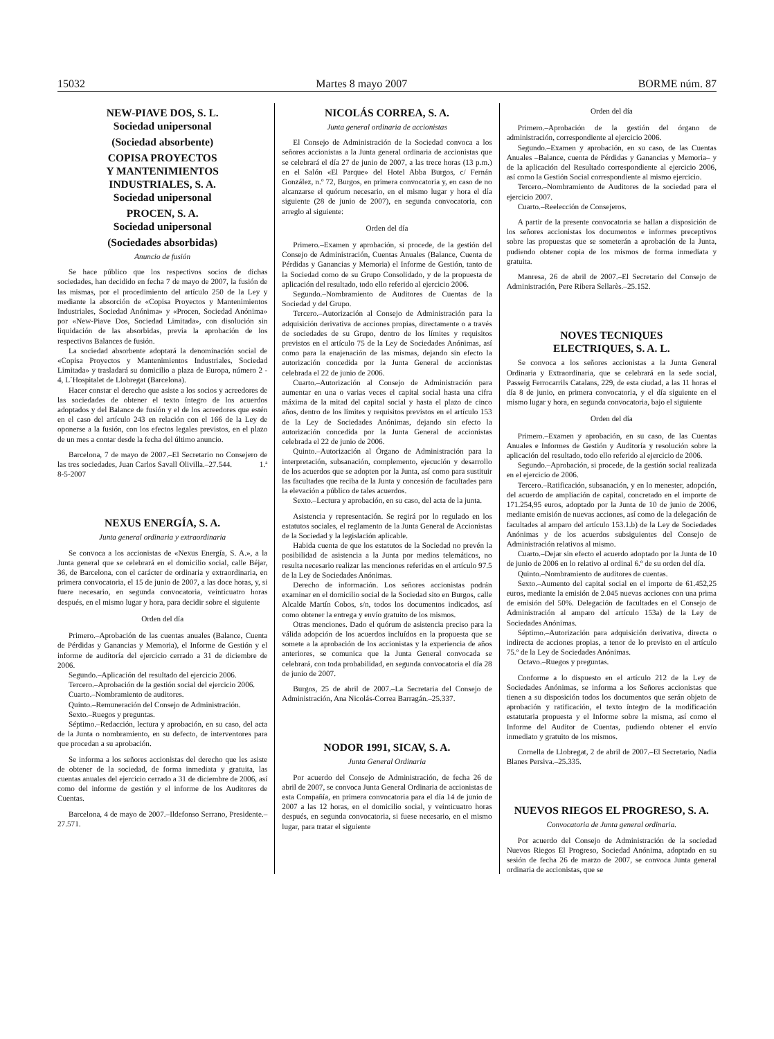15032 Martes 8 mayo 2007 BORME núm. 87
NEW-PIAVE DOS, S. L.
Sociedad unipersonal
(Sociedad absorbente)
COPISA PROYECTOS
Y MANTENIMIENTOS
INDUSTRIALES, S. A.
Sociedad unipersonal
PROCEN, S. A.
Sociedad unipersonal
(Sociedades absorbidas)
Anuncio de fusión
Se hace público que los respectivos socios de dichas sociedades, han decidido en fecha 7 de mayo de 2007, la fusión de las mismas, por el procedimiento del artículo 250 de la Ley y mediante la absorción de «Copisa Proyectos y Mantenimientos Industriales, Sociedad Anónima» y «Procen, Sociedad Anónima» por «New-Piave Dos, Sociedad Limitada», con disolución sin liquidación de las absorbidas, previa la aprobación de los respectivos Balances de fusión.
La sociedad absorbente adoptará la denominación social de «Copisa Proyectos y Mantenimientos Industriales, Sociedad Limitada» y trasladará su domicilio a plaza de Europa, número 2 - 4, L´Hospitalet de Llobregat (Barcelona).
Hacer constar el derecho que asiste a los socios y acreedores de las sociedades de obtener el texto íntegro de los acuerdos adoptados y del Balance de fusión y el de los acreedores que estén en el caso del artículo 243 en relación con el 166 de la Ley de oponerse a la fusión, con los efectos legales previstos, en el plazo de un mes a contar desde la fecha del último anuncio.
Barcelona, 7 de mayo de 2007.–El Secretario no Consejero de las tres sociedades, Juan Carlos Savall Olivilla.–27.544. 1.ª 8-5-2007
NEXUS ENERGÍA, S. A.
Junta general ordinaria y extraordinaria
Se convoca a los accionistas de «Nexus Energía, S. A.», a la Junta general que se celebrará en el domicilio social, calle Béjar, 36, de Barcelona, con el carácter de ordinaria y extraordinaria, en primera convocatoria, el 15 de junio de 2007, a las doce horas, y, si fuere necesario, en segunda convocatoria, veinticuatro horas después, en el mismo lugar y hora, para decidir sobre el siguiente
Orden del día
Primero.–Aprobación de las cuentas anuales (Balance, Cuenta de Pérdidas y Ganancias y Memoria), el Informe de Gestión y el informe de auditoría del ejercicio cerrado a 31 de diciembre de 2006.
Segundo.–Aplicación del resultado del ejercicio 2006.
Tercero.–Aprobación de la gestión social del ejercicio 2006.
Cuarto.–Nombramiento de auditores.
Quinto.–Remuneración del Consejo de Administración.
Sexto.–Ruegos y preguntas.
Séptimo.–Redacción, lectura y aprobación, en su caso, del acta de la Junta o nombramiento, en su defecto, de interventores para que procedan a su aprobación.
Se informa a los señores accionistas del derecho que les asiste de obtener de la sociedad, de forma inmediata y gratuita, las cuentas anuales del ejercicio cerrado a 31 de diciembre de 2006, así como del informe de gestión y el informe de los Auditores de Cuentas.
Barcelona, 4 de mayo de 2007.–Ildefonso Serrano, Presidente.–27.571.
NICOLÁS CORREA, S. A.
Junta general ordinaria de accionistas
El Consejo de Administración de la Sociedad convoca a los señores accionistas a la Junta general ordinaria de accionistas que se celebrará el día 27 de junio de 2007, a las trece horas (13 p.m.) en el Salón «El Parque» del Hotel Abba Burgos, c/ Fernán González, n.º 72, Burgos, en primera convocatoria y, en caso de no alcanzarse el quórum necesario, en el mismo lugar y hora el día siguiente (28 de junio de 2007), en segunda convocatoria, con arreglo al siguiente:
Orden del día
Primero.–Examen y aprobación, si procede, de la gestión del Consejo de Administración, Cuentas Anuales (Balance, Cuenta de Pérdidas y Ganancias y Memoria) el Informe de Gestión, tanto de la Sociedad como de su Grupo Consolidado, y de la propuesta de aplicación del resultado, todo ello referido al ejercicio 2006.
Segundo.–Nombramiento de Auditores de Cuentas de la Sociedad y del Grupo.
Tercero.–Autorización al Consejo de Administración para la adquisición derivativa de acciones propias, directamente o a través de sociedades de su Grupo, dentro de los límites y requisitos previstos en el artículo 75 de la Ley de Sociedades Anónimas, así como para la enajenación de las mismas, dejando sin efecto la autorización concedida por la Junta General de accionistas celebrada el 22 de junio de 2006.
Cuarto.–Autorización al Consejo de Administración para aumentar en una o varias veces el capital social hasta una cifra máxima de la mitad del capital social y hasta el plazo de cinco años, dentro de los límites y requisitos previstos en el artículo 153 de la Ley de Sociedades Anónimas, dejando sin efecto la autorización concedida por la Junta General de accionistas celebrada el 22 de junio de 2006.
Quinto.–Autorización al Órgano de Administración para la interpretación, subsanación, complemento, ejecución y desarrollo de los acuerdos que se adopten por la Junta, así como para sustituir las facultades que reciba de la Junta y concesión de facultades para la elevación a público de tales acuerdos.
Sexto.–Lectura y aprobación, en su caso, del acta de la junta.
Asistencia y representación. Se regirá por lo regulado en los estatutos sociales, el reglamento de la Junta General de Accionistas de la Sociedad y la legislación aplicable.
Habida cuenta de que los estatutos de la Sociedad no prevén la posibilidad de asistencia a la Junta por medios telemáticos, no resulta necesario realizar las menciones referidas en el artículo 97.5 de la Ley de Sociedades Anónimas.
Derecho de información. Los señores accionistas podrán examinar en el domicilio social de la Sociedad sito en Burgos, calle Alcalde Martín Cobos, s/n, todos los documentos indicados, así como obtener la entrega y envío gratuito de los mismos.
Otras menciones. Dado el quórum de asistencia preciso para la válida adopción de los acuerdos incluídos en la propuesta que se somete a la aprobación de los accionistas y la experiencia de años anteriores, se comunica que la Junta General convocada se celebrará, con toda probabilidad, en segunda convocatoria el día 28 de junio de 2007.
Burgos, 25 de abril de 2007.–La Secretaria del Consejo de Administración, Ana Nicolás-Correa Barragán.–25.337.
NODOR 1991, SICAV, S. A.
Junta General Ordinaria
Por acuerdo del Consejo de Administración, de fecha 26 de abril de 2007, se convoca Junta General Ordinaria de accionistas de esta Compañía, en primera convocatoria para el día 14 de junio de 2007 a las 12 horas, en el domicilio social, y veinticuatro horas después, en segunda convocatoria, si fuese necesario, en el mismo lugar, para tratar el siguiente
Orden del día
Primero.–Aprobación de la gestión del órgano de administración, correspondiente al ejercicio 2006.
Segundo.–Examen y aprobación, en su caso, de las Cuentas Anuales –Balance, cuenta de Pérdidas y Ganancias y Memoria– y de la aplicación del Resultado correspondiente al ejercicio 2006, así como la Gestión Social correspondiente al mismo ejercicio.
Tercero.–Nombramiento de Auditores de la sociedad para el ejercicio 2007.
Cuarto.–Reelección de Consejeros.
A partir de la presente convocatoria se hallan a disposición de los señores accionistas los documentos e informes preceptivos sobre las propuestas que se someterán a aprobación de la Junta, pudiendo obtener copia de los mismos de forma inmediata y gratuita.
Manresa, 26 de abril de 2007.–El Secretario del Consejo de Administración, Pere Ribera Sellarès.–25.152.
NOVES TECNIQUES
ELECTRIQUES, S. A. L.
Se convoca a los señores accionistas a la Junta General Ordinaria y Extraordinaria, que se celebrará en la sede social, Passeig Ferrocarrils Catalans, 229, de esta ciudad, a las 11 horas el día 8 de junio, en primera convocatoria, y el día siguiente en el mismo lugar y hora, en segunda convocatoria, bajo el siguiente
Orden del día
Primero.–Examen y aprobación, en su caso, de las Cuentas Anuales e Informes de Gestión y Auditoría y resolución sobre la aplicación del resultado, todo ello referido al ejercicio de 2006.
Segundo.–Aprobación, si procede, de la gestión social realizada en el ejercicio de 2006.
Tercero.–Ratificación, subsanación, y en lo menester, adopción, del acuerdo de ampliación de capital, concretado en el importe de 171.254,95 euros, adoptado por la Junta de 10 de junio de 2006, mediante emisión de nuevas acciones, así como de la delegación de facultades al amparo del artículo 153.1.b) de la Ley de Sociedades Anónimas y de los acuerdos subsiguientes del Consejo de Administración relativos al mismo.
Cuarto.–Dejar sin efecto el acuerdo adoptado por la Junta de 10 de junio de 2006 en lo relativo al ordinal 6.º de su orden del día.
Quinto.–Nombramiento de auditores de cuentas.
Sexto.–Aumento del capital social en el importe de 61.452,25 euros, mediante la emisión de 2.045 nuevas acciones con una prima de emisión del 50%. Delegación de facultades en el Consejo de Administración al amparo del artículo 153a) de la Ley de Sociedades Anónimas.
Séptimo.–Autorización para adquisición derivativa, directa o indirecta de acciones propias, a tenor de lo previsto en el artículo 75.º de la Ley de Sociedades Anónimas.
Octavo.–Ruegos y preguntas.
Conforme a lo dispuesto en el artículo 212 de la Ley de Sociedades Anónimas, se informa a los Señores accionistas que tienen a su disposición todos los documentos que serán objeto de aprobación y ratificación, el texto íntegro de la modificación estatutaria propuesta y el Informe sobre la misma, así como el Informe del Auditor de Cuentas, pudiendo obtener el envío inmediato y gratuito de los mismos.
Cornella de Llobregat, 2 de abril de 2007.–El Secretario, Nadia Blanes Persiva.–25.335.
NUEVOS RIEGOS EL PROGRESO, S. A.
Convocatoria de Junta general ordinaria.
Por acuerdo del Consejo de Administración de la sociedad Nuevos Riegos El Progreso, Sociedad Anónima, adoptado en su sesión de fecha 26 de marzo de 2007, se convoca Junta general ordinaria de accionistas, que se